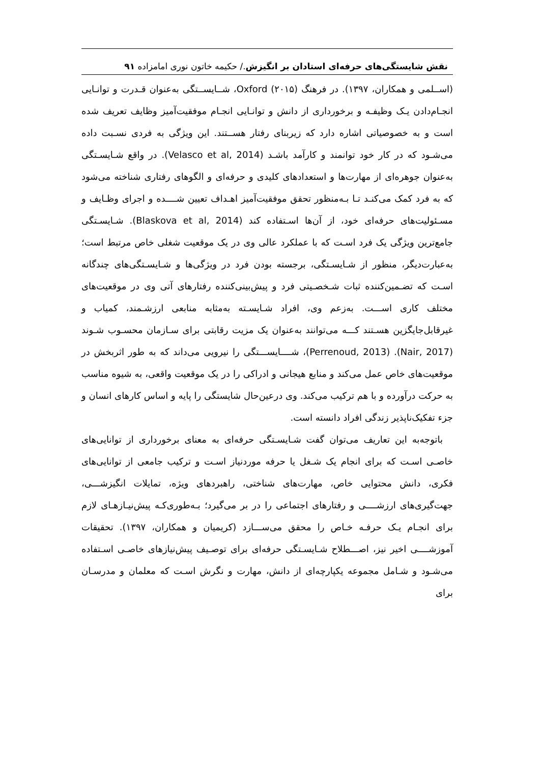نقش شایستگی‌های حرفه‌ای استادان بر انگیزش./ حکیمه خاتون نوری امامزاده ۹۱
(اســلمی و همکاران، ۱۳۹۷). در فرهنگ Oxford (۲۰۱۵)، شــایســتگی به‌عنوان قـدرت و توانـایی انجـام‌دادن یـک وظیفـه و برخورداری از دانش و توانـایی انجـام موفقیت‌آمیز وظایف تعریف شده است و به خصوصیاتی اشاره دارد که زیربنای رفتار هســتند. این ویژگی به فردی نسـبت داده می‌شـود که در کار خود توانمند و کارآمد باشـد (Velasco et al, 2014). در واقع شـایسـتگی به‌عنوان جوهره‌ای از مهارت‌ها و استعدادهای کلیدی و حرفه‌ای و الگوهای رفتاری شناخته می‌شود که به فرد کمک می‌کنـد تـا بـه‌منظور تحقق موفقیت‌آمیز اهـداف تعیین شــــده و اجرای وظـایف و مسـئولیت‌های حرفه‌ای خود، از آن‌ها اسـتفاده کند (Blaskova et al, 2014). شـایسـتگی جامع‌ترین ویژگی یک فرد اسـت که با عملکرد عالی وی در یک موقعیت شغلی خاص مرتبط است؛ به‌عبارت‌دیگر، منظور از شـایسـتگی، برجسته بودن فرد در ویژگی‌ها و شـایسـتگی‌های چندگانه اسـت که تضـمین‌کننده ثبات شـخصـیتی فرد و پیش‌بینی‌کننده رفتارهای آتی وی در موقعیت‌های مختلف کاری اســـت. به‌زعم وی، افراد شـایسـته به‌مثابه منابعی ارزشـمند، کمیاب و غیرقابل‌جایگزین هسـتند کـــه می‌توانند به‌عنوان یک مزیت رقابتی برای سـازمان محسـوب شـوند (Nair, 2017). (Perrenoud, 2013)، شــــایســـتگی را نیرویی می‌داند که به طور اثربخش در موقعیت‌های خاص عمل می‌کند و منابع هیجانی و ادراکی را در یک موقعیت واقعی، به شیوه مناسب به حرکت درآورده و با هم ترکیب می‌کند. وی درعین‌حال شایستگی را پایه و اساس کارهای انسان و جزء تفکیک‌ناپذیر زندگی افراد دانسته است.
باتوجه‌به این تعاریف می‌توان گفت شـایسـتگی حرفه‌ای به معنای برخورداری از توانایی‌های خاصـی اسـت که برای انجام یک شـغل یا حرفه موردنیاز اسـت و ترکیب جامعی از توانایی‌های فکری، دانش محتوایی خاص، مهارت‌های شناختی، راهبردهای ویژه، تمایلات انگیزشـــی، جهت‌گیری‌های ارزشــــی و رفتارهای اجتماعی را در بر می‌گیرد؛ بـه‌طوری‌کـه پیش‌نیـازهـای لازم برای انجـام یـک حرفـه خـاص را محقق می‌ســـازد (کریمیان و همکاران، ۱۳۹۷). تحقیقات آموزشــــی اخیر نیز، اصـــطلاح شـایسـتگی حرفه‌ای برای توصـیف پیش‌نیازهای خاصـی اسـتفاده می‌شـود و شـامل مجموعه یکپارچه‌ای از دانش، مهارت و نگرش اسـت که معلمان و مدرسـان برای